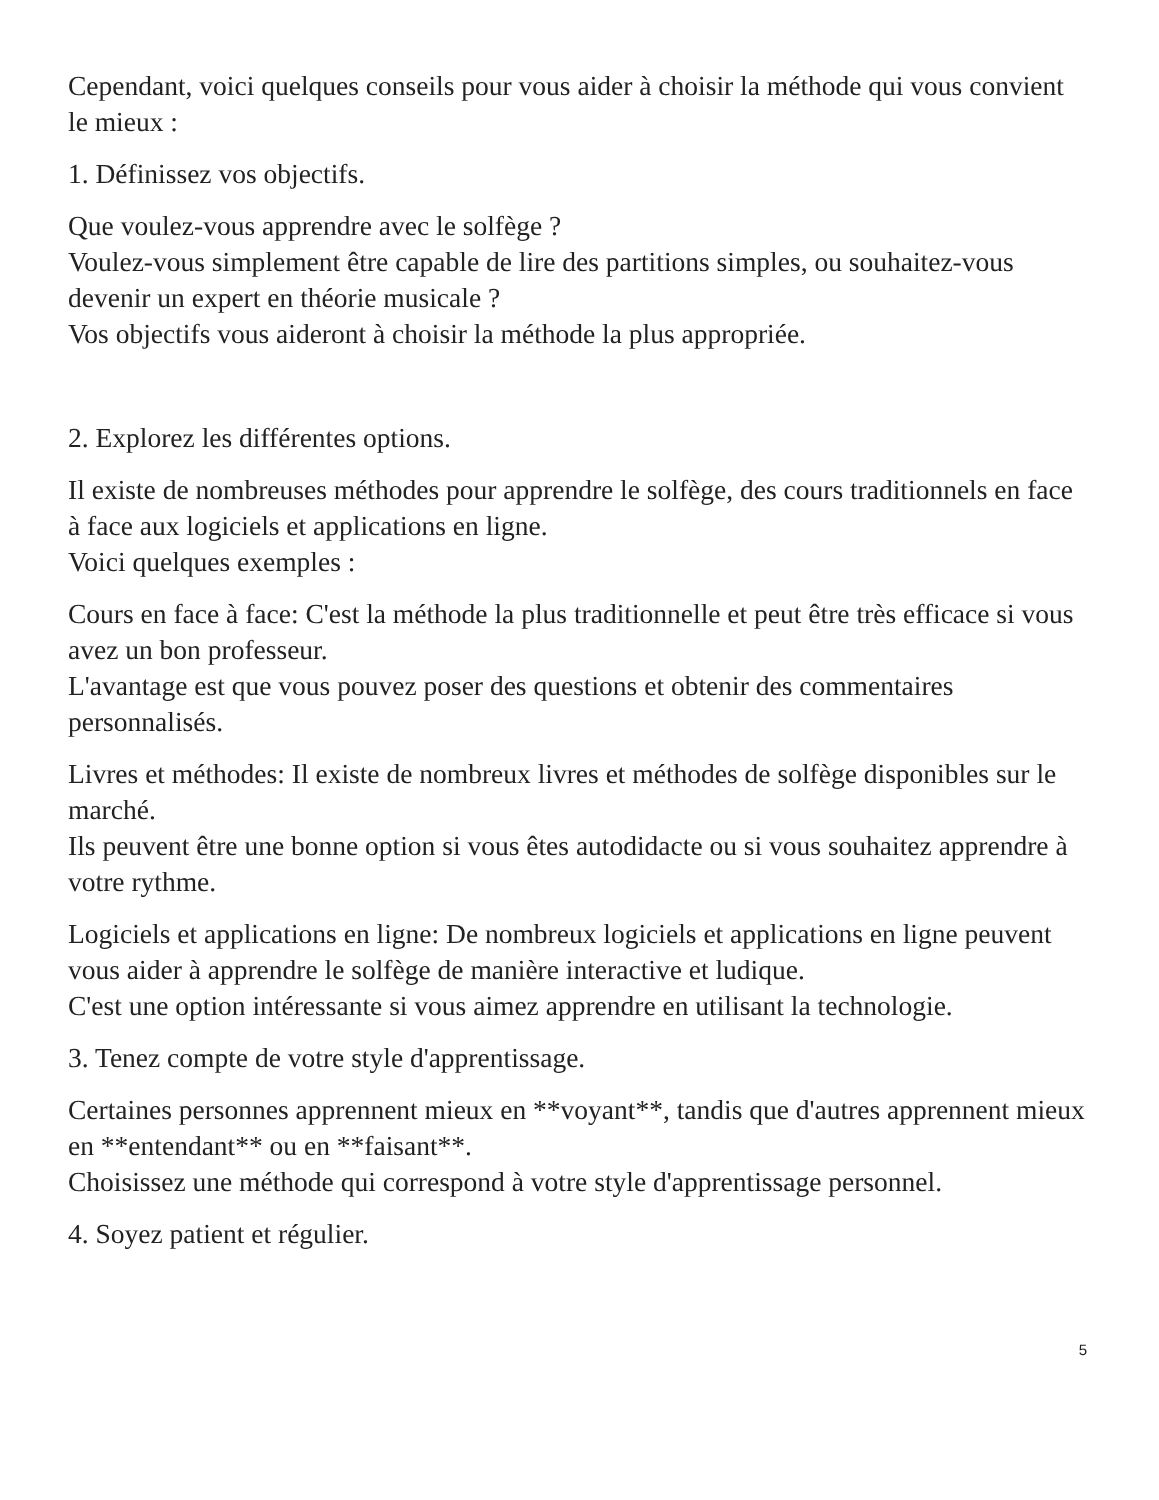Cependant, voici quelques conseils pour vous aider à choisir la méthode qui vous convient le mieux :
1. Définissez vos objectifs.
Que voulez-vous apprendre avec le solfège ?
Voulez-vous simplement être capable de lire des partitions simples, ou souhaitez-vous devenir un expert en théorie musicale ?
Vos objectifs vous aideront à choisir la méthode la plus appropriée.
2. Explorez les différentes options.
Il existe de nombreuses méthodes pour apprendre le solfège, des cours traditionnels en face à face aux logiciels et applications en ligne.
Voici quelques exemples :
Cours en face à face: C'est la méthode la plus traditionnelle et peut être très efficace si vous avez un bon professeur.
L'avantage est que vous pouvez poser des questions et obtenir des commentaires personnalisés.
Livres et méthodes: Il existe de nombreux livres et méthodes de solfège disponibles sur le marché.
Ils peuvent être une bonne option si vous êtes autodidacte ou si vous souhaitez apprendre à votre rythme.
Logiciels et applications en ligne: De nombreux logiciels et applications en ligne peuvent vous aider à apprendre le solfège de manière interactive et ludique.
C'est une option intéressante si vous aimez apprendre en utilisant la technologie.
3. Tenez compte de votre style d'apprentissage.
Certaines personnes apprennent mieux en **voyant**, tandis que d'autres apprennent mieux en **entendant** ou en **faisant**.
Choisissez une méthode qui correspond à votre style d'apprentissage personnel.
4. Soyez patient et régulier.
5